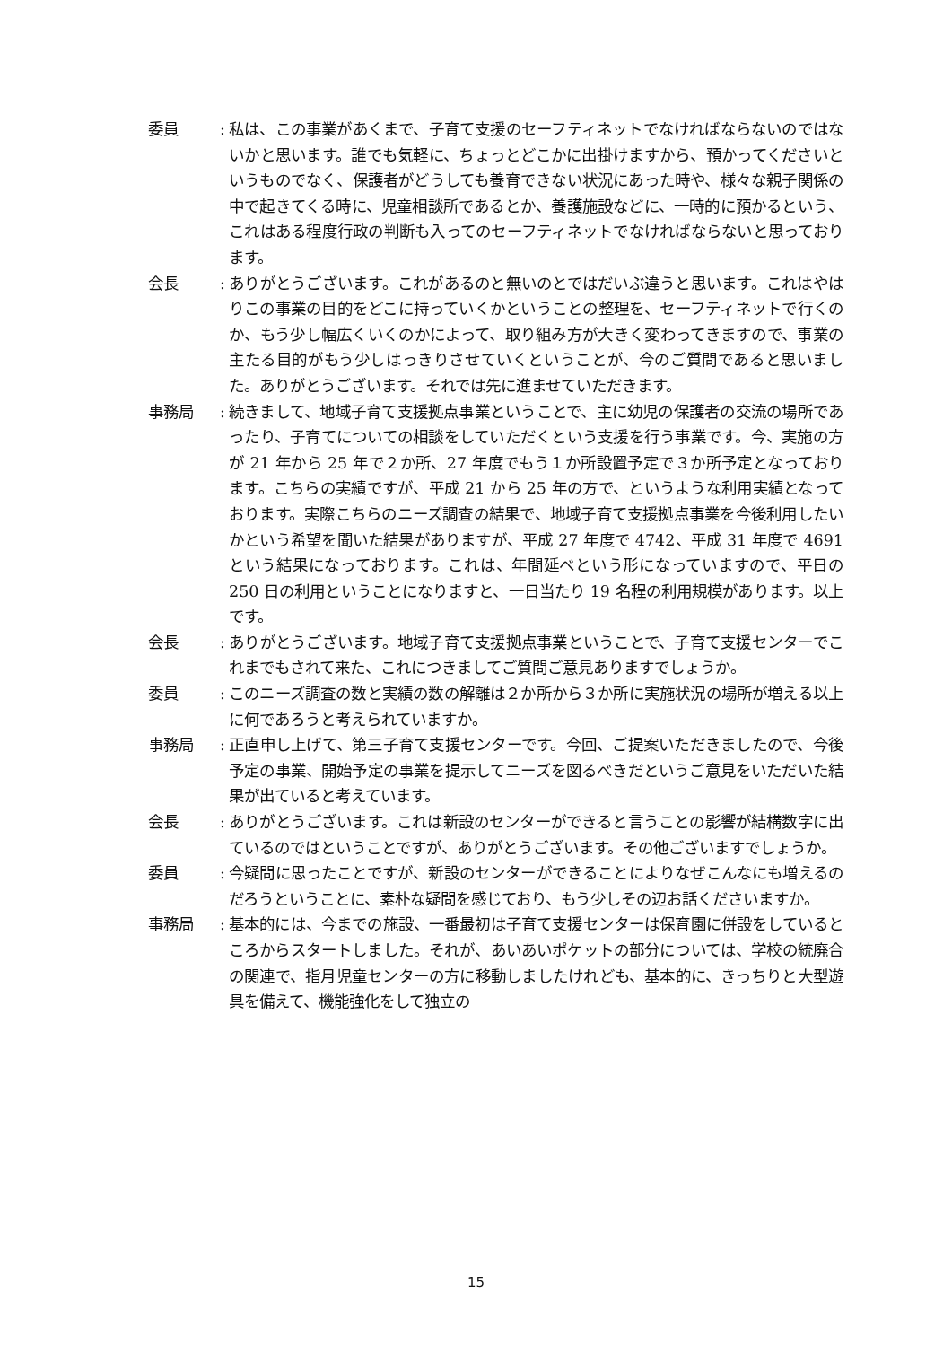委員 :
私は、この事業があくまで、子育て支援のセーフティネットでなければならないのではないかと思います。誰でも気軽に、ちょっとどこかに出掛けますから、預かってくださいというものでなく、保護者がどうしても養育できない状況にあった時や、様々な親子関係の中で起きてくる時に、児童相談所であるとか、養護施設などに、一時的に預かるという、これはある程度行政の判断も入ってのセーフティネットでなければならないと思っております。
会長 :
ありがとうございます。これがあるのと無いのとではだいぶ違うと思います。これはやはりこの事業の目的をどこに持っていくかということの整理を、セーフティネットで行くのか、もう少し幅広くいくのかによって、取り組み方が大きく変わってきますので、事業の主たる目的がもう少しはっきりさせていくということが、今のご質問であると思いました。ありがとうございます。それでは先に進ませていただきます。
事務局 :
続きまして、地域子育て支援拠点事業ということで、主に幼児の保護者の交流の場所であったり、子育てについての相談をしていただくという支援を行う事業です。今、実施の方が 21 年から 25 年で２か所、27 年度でもう１か所設置予定で３か所予定となっております。こちらの実績ですが、平成 21 から 25 年の方で、というような利用実績となっております。実際こちらのニーズ調査の結果で、地域子育て支援拠点事業を今後利用したいかという希望を聞いた結果がありますが、平成 27 年度で 4742、平成 31 年度で 4691 という結果になっております。これは、年間延べという形になっていますので、平日の 250 日の利用ということになりますと、一日当たり 19 名程の利用規模があります。以上です。
会長 :
ありがとうございます。地域子育て支援拠点事業ということで、子育て支援センターでこれまでもされて来た、これにつきましてご質問ご意見ありますでしょうか。
委員 :
このニーズ調査の数と実績の数の解離は２か所から３か所に実施状況の場所が増える以上に何であろうと考えられていますか。
事務局 :
正直申し上げて、第三子育て支援センターです。今回、ご提案いただきましたので、今後予定の事業、開始予定の事業を提示してニーズを図るべきだというご意見をいただいた結果が出ていると考えています。
会長 :
ありがとうございます。これは新設のセンターができると言うことの影響が結構数字に出ているのではということですが、ありがとうございます。その他ございますでしょうか。
委員 :
今疑問に思ったことですが、新設のセンターができることによりなぜこんなにも増えるのだろうということに、素朴な疑問を感じており、もう少しその辺お話くださいますか。
事務局 :
基本的には、今までの施設、一番最初は子育て支援センターは保育園に併設をしているところからスタートしました。それが、あいあいポケットの部分については、学校の統廃合の関連で、指月児童センターの方に移動しましたけれども、基本的に、きっちりと大型遊具を備えて、機能強化をして独立の
15